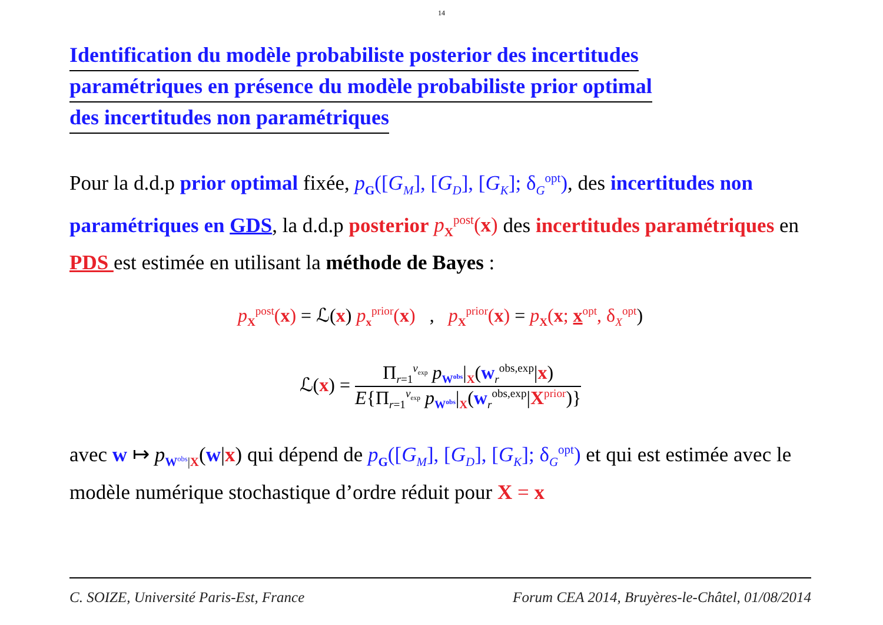14
Identification du modèle probabiliste posterior des incertitudes
paramétriques en présence du modèle probabiliste prior optimal
des incertitudes non paramétriques
Pour la d.d.p prior optimal fixée, p<sub>G</sub>([G<sub>M</sub>], [G<sub>D</sub>], [G<sub>K</sub>]; δ<sub>G</sub><sup>opt</sup>), des incertitudes non paramétriques en GDS, la d.d.p posterior p<sub>X</sub><sup>post</sup>(x) des incertitudes paramétriques en PDS est estimée en utilisant la méthode de Bayes :
p<sub>X</sub><sup>post</sup>(x) = ℒ(x) p<sub>x</sub><sup>prior</sup>(x) , p<sub>X</sub><sup>prior</sup>(x) = p<sub>X</sub>(x; x<sup>opt</sup>, δ<sub>X</sub><sup>opt</sup>)
ℒ(x) =
Π<sub>r=1</sub><sup>ν<sub>exp</sub></sup> p<sub>W<sup>obs</sup></sub>|<sub>X</sub>(w<sub>r</sub><sup>obs,exp</sup>|x)
E{Π<sub>r=1</sub><sup>ν<sub>exp</sub></sup> p<sub>W<sup>obs</sup></sub>|<sub>X</sub>(w<sub>r</sub><sup>obs,exp</sup>|X<sup>prior</sup>)}
avec w ↦ p<sub>W<sup>obs</sup>|X</sub>(w|x) qui dépend de p<sub>G</sub>([G<sub>M</sub>], [G<sub>D</sub>], [G<sub>K</sub>]; δ<sub>G</sub><sup>opt</sup>) et qui est estimée avec le modèle numérique stochastique d’ordre réduit pour X = x
C. SOIZE, Université Paris-Est, France Forum CEA 2014, Bruyères-le-Châtel, 01/08/2014